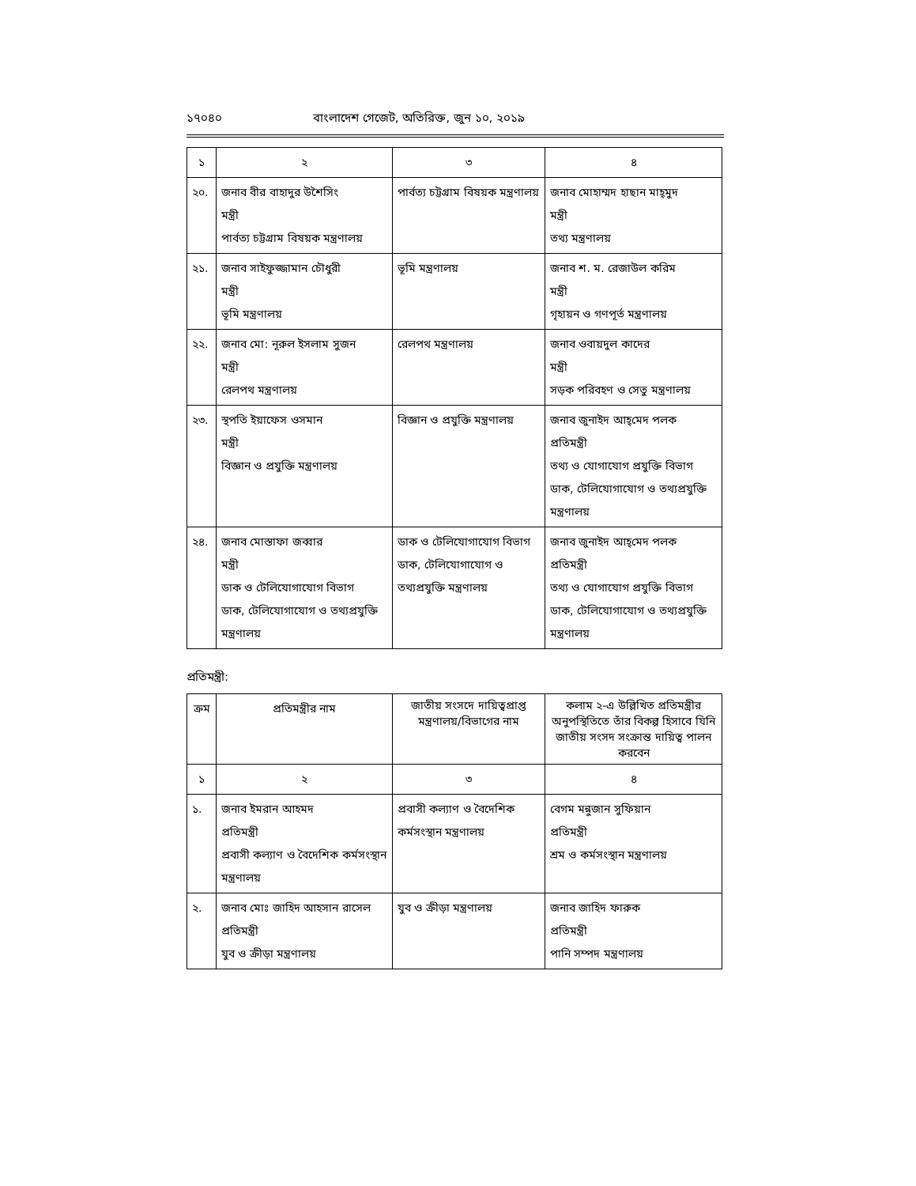১৭০৪০ বাংলাদেশ গেজেট, অতিরিক্ত, জুন ১০, ২০১৯
| ১ | ২ | ৩ | ৪ |
| ২০. | জনাব বীর বাহাদুর উশৈসিং মন্ত্রী পার্বত্য চট্টগ্রাম বিষয়ক মন্ত্রণালয় | পার্বত্য চট্টগ্রাম বিষয়ক মন্ত্রণালয় | জনাব মোহাম্মদ হাছান মাহ্‌মুদ মন্ত্রী তথ্য মন্ত্রণালয় |
| ২১. | জনাব সাইফুজ্জামান চৌধুরী মন্ত্রী ভূমি মন্ত্রণালয় | ভূমি মন্ত্রণালয় | জনাব শ. ম. রেজাউল করিম মন্ত্রী গৃহায়ন ও গণপূর্ত মন্ত্রণালয় |
| ২২. | জনাব মো: নূরুল ইসলাম সুজন মন্ত্রী রেলপথ মন্ত্রণালয় | রেলপথ মন্ত্রণালয় | জনাব ওবায়দুল কাদের মন্ত্রী সড়ক পরিবহণ ও সেতু মন্ত্রণালয় |
| ২৩. | স্থপতি ইয়াফেস ওসমান মন্ত্রী বিজ্ঞান ও প্রযুক্তি মন্ত্রণালয় | বিজ্ঞান ও প্রযুক্তি মন্ত্রণালয় | জনাব জুনাইদ আহ্‌মেদ পলক প্রতিমন্ত্রী তথ্য ও যোগাযোগ প্রযুক্তি বিভাগ ডাক, টেলিযোগাযোগ ও তথ্যপ্রযুক্তি মন্ত্রণালয় |
| ২৪. | জনাব মোস্তাফা জব্বার মন্ত্রী ডাক ও টেলিযোগাযোগ বিভাগ ডাক, টেলিযোগাযোগ ও তথ্যপ্রযুক্তি মন্ত্রণালয় | ডাক ও টেলিযোগাযোগ বিভাগ ডাক, টেলিযোগাযোগ ও তথ্যপ্রযুক্তি মন্ত্রণালয় | জনাব জুনাইদ আহ্‌মেদ পলক প্রতিমন্ত্রী তথ্য ও যোগাযোগ প্রযুক্তি বিভাগ ডাক, টেলিযোগাযোগ ও তথ্যপ্রযুক্তি মন্ত্রণালয় |
প্রতিমন্ত্রী:
| ক্রম | প্রতিমন্ত্রীর নাম | জাতীয় সংসদে দায়িত্বপ্রাপ্ত মন্ত্রণালয়/বিভাগের নাম | কলাম ২-এ উল্লিখিত প্রতিমন্ত্রীর অনুপস্থিতিতে তাঁর বিকল্প হিসাবে যিনি জাতীয় সংসদ সংক্রান্ত দায়িত্ব পালন করবেন |
| --- | --- | --- | --- |
| ১ | ২ | ৩ | ৪ |
| ১. | জনাব ইমরান আহমদ প্রতিমন্ত্রী প্রবাসী কল্যাণ ও বৈদেশিক কর্মসংস্থান মন্ত্রণালয় | প্রবাসী কল্যাণ ও বৈদেশিক কর্মসংস্থান মন্ত্রণালয় | বেগম মন্নুজান সুফিয়ান প্রতিমন্ত্রী শ্রম ও কর্মসংস্থান মন্ত্রণালয় |
| ২. | জনাব মোঃ জাহিদ আহসান রাসেল প্রতিমন্ত্রী যুব ও ক্রীড়া মন্ত্রণালয় | যুব ও ক্রীড়া মন্ত্রণালয় | জনাব জাহিদ ফারুক প্রতিমন্ত্রী পানি সম্পদ মন্ত্রণালয় |